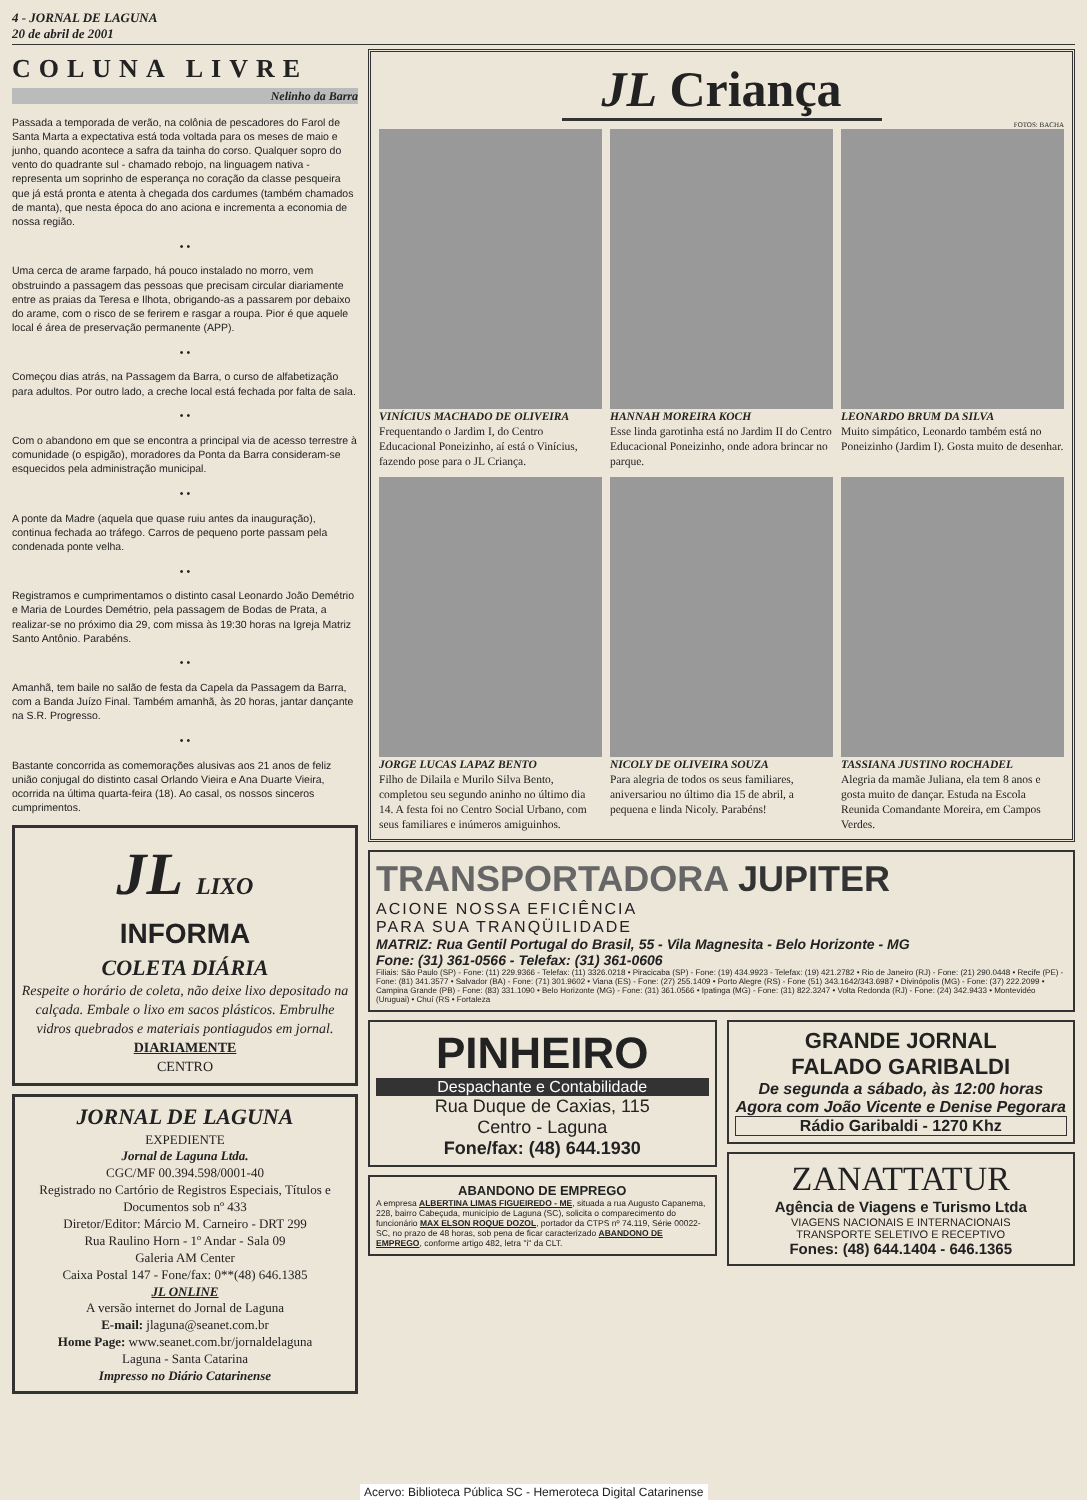4 - JORNAL DE LAGUNA
20 de abril de 2001
COLUNA LIVRE
Nelinho da Barra
Passada a temporada de verão, na colônia de pescadores do Farol de Santa Marta a expectativa está toda voltada para os meses de maio e junho, quando acontece a safra da tainha do corso. Qualquer sopro do vento do quadrante sul - chamado rebojo, na linguagem nativa - representa um soprinho de esperança no coração da classe pesqueira que já está pronta e atenta à chegada dos cardumes (também chamados de manta), que nesta época do ano aciona e incrementa a economia de nossa região.
• •
Uma cerca de arame farpado, há pouco instalado no morro, vem obstruindo a passagem das pessoas que precisam circular diariamente entre as praias da Teresa e Ilhota, obrigando-as a passarem por debaixo do arame, com o risco de se ferirem e rasgar a roupa. Pior é que aquele local é área de preservação permanente (APP).
• •
Começou dias atrás, na Passagem da Barra, o curso de alfabetização para adultos. Por outro lado, a creche local está fechada por falta de sala.
• •
Com o abandono em que se encontra a principal via de acesso terrestre à comunidade (o espigão), moradores da Ponta da Barra consideram-se esquecidos pela administração municipal.
• •
A ponte da Madre (aquela que quase ruiu antes da inauguração), continua fechada ao tráfego. Carros de pequeno porte passam pela condenada ponte velha.
• •
Registramos e cumprimentamos o distinto casal Leonardo João Demétrio e Maria de Lourdes Demétrio, pela passagem de Bodas de Prata, a realizar-se no próximo dia 29, com missa às 19:30 horas na Igreja Matriz Santo Antônio. Parabéns.
• •
Amanhã, tem baile no salão de festa da Capela da Passagem da Barra, com a Banda Juízo Final. Também amanhã, às 20 horas, jantar dançante na S.R. Progresso.
• •
Bastante concorrida as comemorações alusivas aos 21 anos de feliz união conjugal do distinto casal Orlando Vieira e Ana Duarte Vieira, ocorrida na última quarta-feira (18). Ao casal, os nossos sinceros cumprimentos.
JL LIXO
INFORMA
COLETA DIÁRIA
Respeite o horário de coleta, não deixe lixo depositado na calçada. Embale o lixo em sacos plásticos. Embrulhe vidros quebrados e materiais pontiagudos em jornal.
DIARIAMENTE
CENTRO
JORNAL DE LAGUNA
EXPEDIENTE
Jornal de Laguna Ltda.
CGC/MF 00.394.598/0001-40
Registrado no Cartório de Registros Especiais, Títulos e Documentos sob nº 433
Diretor/Editor: Márcio M. Carneiro - DRT 299
Rua Raulino Horn - 1º Andar - Sala 09
Galeria AM Center
Caixa Postal 147 - Fone/fax: 0**(48) 646.1385
JL ONLINE
A versão internet do Jornal de Laguna
E-mail: jlaguna@seanet.com.br
Home Page: www.seanet.com.br/jornaldelaguna
Laguna - Santa Catarina
Impresso no Diário Catarinense
JL Criança
FOTOS: BACHA
VINÍCIUS MACHADO DE OLIVEIRA
Frequentando o Jardim I, do Centro Educacional Poneizinho, aí está o Vinícius, fazendo pose para o JL Criança.
HANNAH MOREIRA KOCH
Esse linda garotinha está no Jardim II do Centro Educacional Poneizinho, onde adora brincar no parque.
LEONARDO BRUM DA SILVA
Muito simpático, Leonardo também está no Poneizinho (Jardim I). Gosta muito de desenhar.
JORGE LUCAS LAPAZ BENTO
Filho de Dilaila e Murilo Silva Bento, completou seu segundo aninho no último dia 14. A festa foi no Centro Social Urbano, com seus familiares e inúmeros amiguinhos.
NICOLY DE OLIVEIRA SOUZA
Para alegria de todos os seus familiares, aniversariou no último dia 15 de abril, a pequena e linda Nicoly. Parabéns!
TASSIANA JUSTINO ROCHADEL
Alegria da mamãe Juliana, ela tem 8 anos e gosta muito de dançar. Estuda na Escola Reunida Comandante Moreira, em Campos Verdes.
TRANSPORTADORA JUPITER
ACIONE NOSSA EFICIÊNCIA
PARA SUA TRANQÜILIDADE
MATRIZ: Rua Gentil Portugal do Brasil, 55 - Vila Magnesita - Belo Horizonte - MG
Fone: (31) 361-0566 - Telefax: (31) 361-0606
Filiais: São Paulo (SP) - Fone: (11) 229.9366 - Telefax: (11) 3326.0218 • Piracicaba (SP) - Fone: (19) 434.9923 - Telefax: (19) 421.2782 • Rio de Janeiro (RJ) - Fone: (21) 290.0448 • Recife (PE) - Fone: (81) 341.3577 • Salvador (BA) - Fone: (71) 301.9602 • Viana (ES) - Fone: (27) 255.1409 • Porto Alegre (RS) - Fone (51) 343.1642/343.6987 • Divinópolis (MG) - Fone: (37) 222.2099 • Campina Grande (PB) - Fone: (83) 331.1090 • Belo Horizonte (MG) - Fone: (31) 361.0566 • Ipatinga (MG) - Fone: (31) 822.3247 • Volta Redonda (RJ) - Fone: (24) 342.9433 • Montevidéo (Uruguai) • Chuí (RS • Fortaleza
PINHEIRO
Despachante e Contabilidade
Rua Duque de Caxias, 115
Centro - Laguna
Fone/fax: (48) 644.1930
ABANDONO DE EMPREGO
A empresa ALBERTINA LIMAS FIGUEIREDO - ME, situada a rua Augusto Capanema, 228, bairro Cabeçuda, município de Laguna (SC), solicita o comparecimento do funcionário MAX ELSON ROQUE DOZOL, portador da CTPS nº 74.119, Série 00022-SC, no prazo de 48 horas, sob pena de ficar caracterizado ABANDONO DE EMPREGO, conforme artigo 482, letra "i" da CLT.
GRANDE JORNAL
FALADO GARIBALDI
De segunda a sábado, às 12:00 horas
Agora com João Vicente e Denise Pegorara
Rádio Garibaldi - 1270 Khz
ZANATTATUR
Agência de Viagens e Turismo Ltda
VIAGENS NACIONAIS E INTERNACIONAIS
TRANSPORTE SELETIVO E RECEPTIVO
Fones: (48) 644.1404 - 646.1365
Acervo: Biblioteca Pública SC - Hemeroteca Digital Catarinense